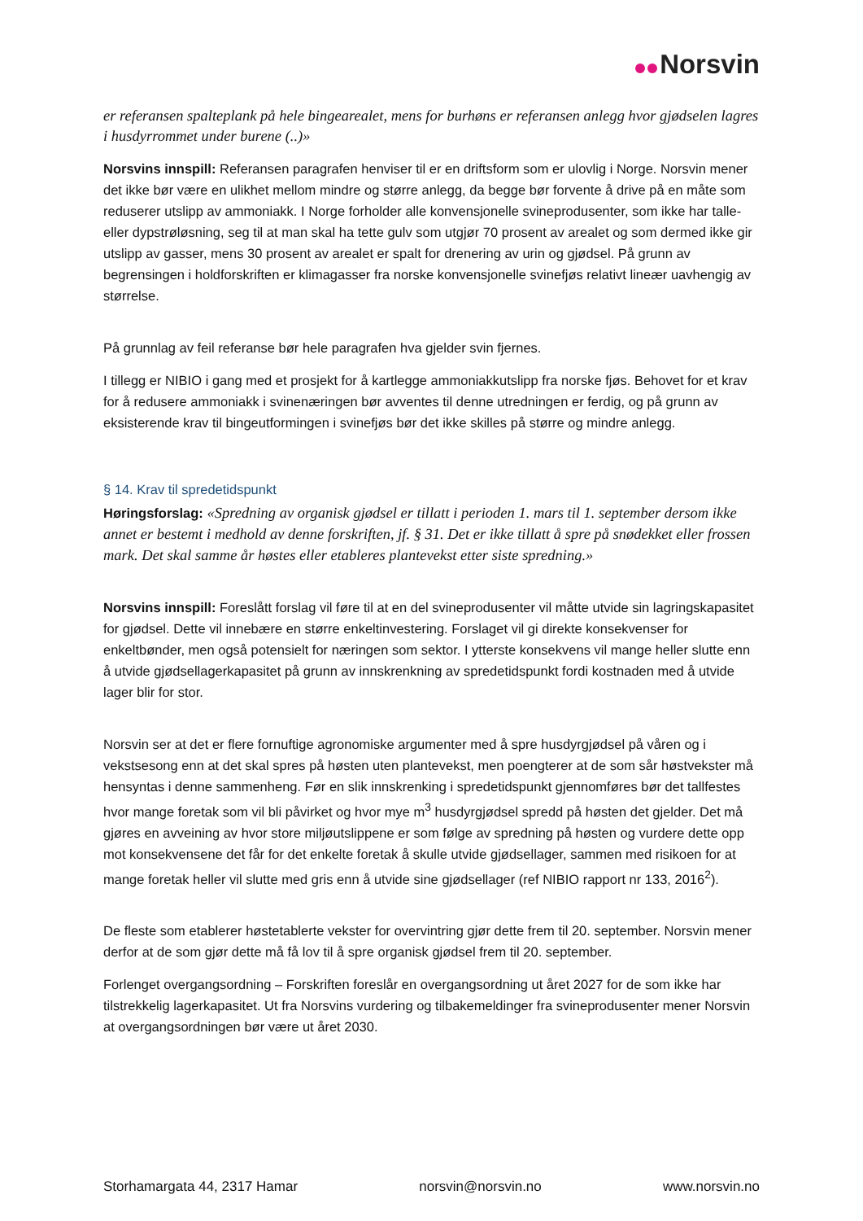Norsvin
er referansen spalteplank på hele bingearealet, mens for burhøns er referansen anlegg hvor gjødselen lagres i husdyrrommet under burene (..)»
Norsvins innspill: Referansen paragrafen henviser til er en driftsform som er ulovlig i Norge. Norsvin mener det ikke bør være en ulikhet mellom mindre og større anlegg, da begge bør forvente å drive på en måte som reduserer utslipp av ammoniakk. I Norge forholder alle konvensjonelle svineprodusenter, som ikke har talle- eller dypstrøløsning, seg til at man skal ha tette gulv som utgjør 70 prosent av arealet og som dermed ikke gir utslipp av gasser, mens 30 prosent av arealet er spalt for drenering av urin og gjødsel. På grunn av begrensingen i holdforskriften er klimagasser fra norske konvensjonelle svinefjøs relativt lineær uavhengig av størrelse.
På grunnlag av feil referanse bør hele paragrafen hva gjelder svin fjernes.
I tillegg er NIBIO i gang med et prosjekt for å kartlegge ammoniakkutslipp fra norske fjøs. Behovet for et krav for å redusere ammoniakk i svinenæringen bør avventes til denne utredningen er ferdig, og på grunn av eksisterende krav til bingeutformingen i svinefjøs bør det ikke skilles på større og mindre anlegg.
§ 14. Krav til spredetidspunkt
Høringsforslag: «Spredning av organisk gjødsel er tillatt i perioden 1. mars til 1. september dersom ikke annet er bestemt i medhold av denne forskriften, jf. § 31. Det er ikke tillatt å spre på snødekket eller frossen mark. Det skal samme år høstes eller etableres plantevekst etter siste spredning.»
Norsvins innspill: Foreslått forslag vil føre til at en del svineprodusenter vil måtte utvide sin lagringskapasitet for gjødsel. Dette vil innebære en større enkeltinvestering. Forslaget vil gi direkte konsekvenser for enkeltbønder, men også potensielt for næringen som sektor. I ytterste konsekvens vil mange heller slutte enn å utvide gjødsellagerkapasitet på grunn av innskrenkning av spredetidspunkt fordi kostnaden med å utvide lager blir for stor.
Norsvin ser at det er flere fornuftige agronomiske argumenter med å spre husdyrgjødsel på våren og i vekstsesong enn at det skal spres på høsten uten plantevekst, men poengterer at de som sår høstvekster må hensyntas i denne sammenheng. Før en slik innskrenking i spredetidspunkt gjennomføres bør det tallfestes hvor mange foretak som vil bli påvirket og hvor mye m<sup>3</sup> husdyrgjødsel spredd på høsten det gjelder. Det må gjøres en avveining av hvor store miljøutslippene er som følge av spredning på høsten og vurdere dette opp mot konsekvensene det får for det enkelte foretak å skulle utvide gjødsellager, sammen med risikoen for at mange foretak heller vil slutte med gris enn å utvide sine gjødsellager (ref NIBIO rapport nr 133, 2016<sup>2</sup>).
De fleste som etablerer høstetablerte vekster for overvintring gjør dette frem til 20. september. Norsvin mener derfor at de som gjør dette må få lov til å spre organisk gjødsel frem til 20. september.
Forlenget overgangsordning – Forskriften foreslår en overgangsordning ut året 2027 for de som ikke har tilstrekkelig lagerkapasitet. Ut fra Norsvins vurdering og tilbakemeldinger fra svineprodusenter mener Norsvin at overgangsordningen bør være ut året 2030.
Storhamargata 44, 2317 Hamar norsvin@norsvin.no www.norsvin.no